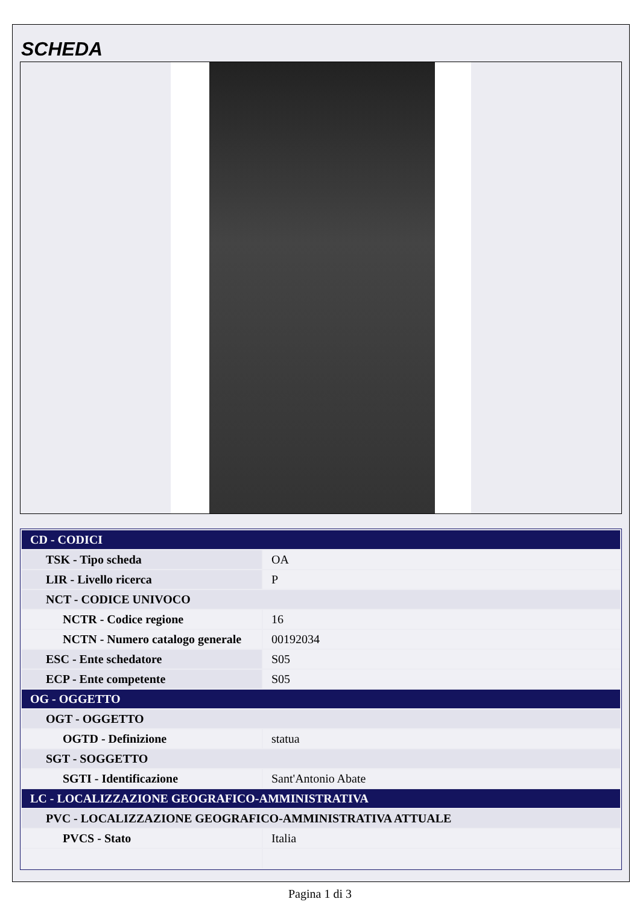SCHEDA
| CD - CODICI | |
| TSK - Tipo scheda | OA |
| LIR - Livello ricerca | P |
| NCT - CODICE UNIVOCO | |
| NCTR - Codice regione | 16 |
| NCTN - Numero catalogo generale | 00192034 |
| ESC - Ente schedatore | S05 |
| ECP - Ente competente | S05 |
| OG - OGGETTO | |
| OGT - OGGETTO | |
| OGTD - Definizione | statua |
| SGT - SOGGETTO | |
| SGTI - Identificazione | Sant'Antonio Abate |
| LC - LOCALIZZAZIONE GEOGRAFICO-AMMINISTRATIVA | |
| PVC - LOCALIZZAZIONE GEOGRAFICO-AMMINISTRATIVA ATTUALE | |
| PVCS - Stato | Italia |
Pagina 1 di 3